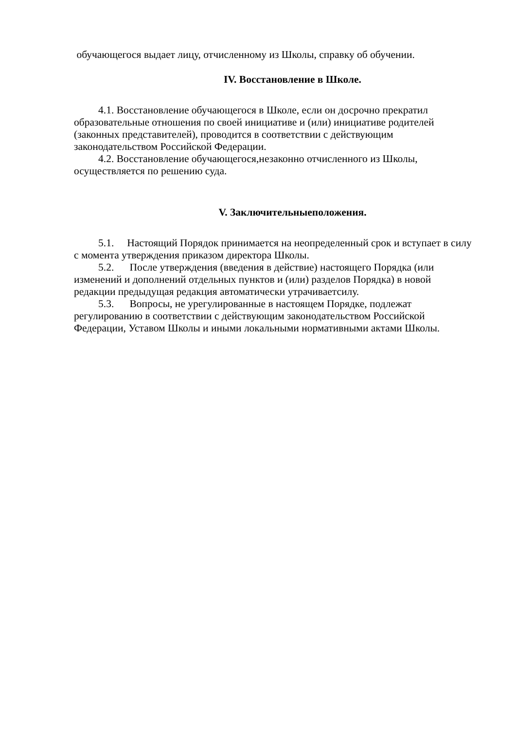обучающегося выдает лицу, отчисленному из Школы, справку об обучении.
IV. Восстановление в Школе.
4.1. Восстановление обучающегося в Школе, если он досрочно прекратил образовательные отношения по своей инициативе и (или) инициативе родителей (законных представителей), проводится в соответствии с действующим законодательством Российской Федерации.
4.2. Восстановление обучающегося,незаконно отчисленного из Школы, осуществляется по решению суда.
V. Заключительныеположения.
5.1. Настоящий Порядок принимается на неопределенный срок и вступает в силу с момента утверждения приказом директора Школы.
5.2. После утверждения (введения в действие) настоящего Порядка (или изменений и дополнений отдельных пунктов и (или) разделов Порядка) в новой редакции предыдущая редакция автоматически утрачиваетсилу.
5.3. Вопросы, не урегулированные в настоящем Порядке, подлежат регулированию в соответствии с действующим законодательством Российской Федерации, Уставом Школы и иными локальными нормативными актами Школы.